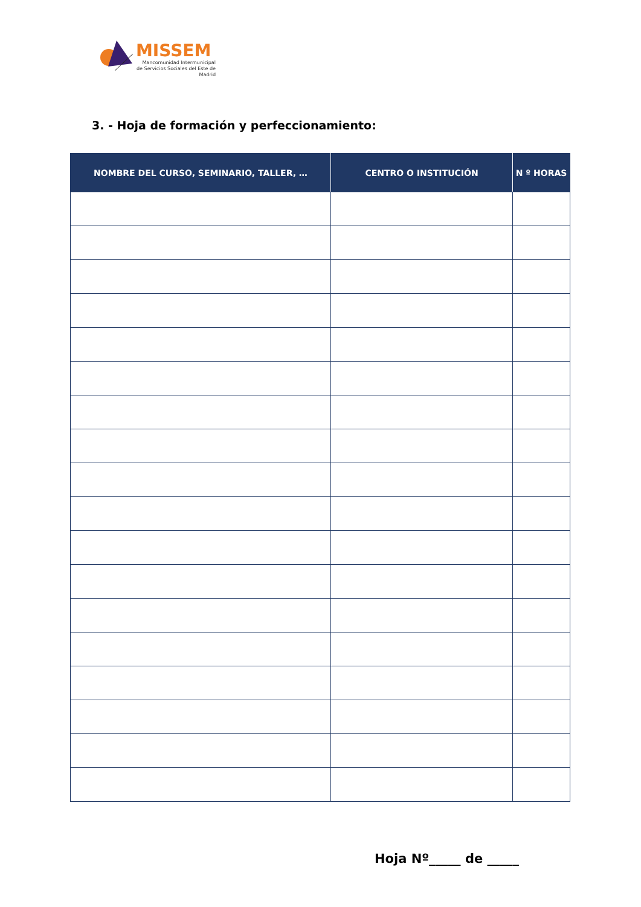MISSEM
Mancomunidad Intermunicipal de Servicios Sociales del Este de Madrid
3. - Hoja de formación y perfeccionamiento:
| NOMBRE DEL CURSO, SEMINARIO, TALLER, … | CENTRO O INSTITUCIÓN | N º HORAS |
| --- | --- | --- |
Hoja Nº_____ de _____